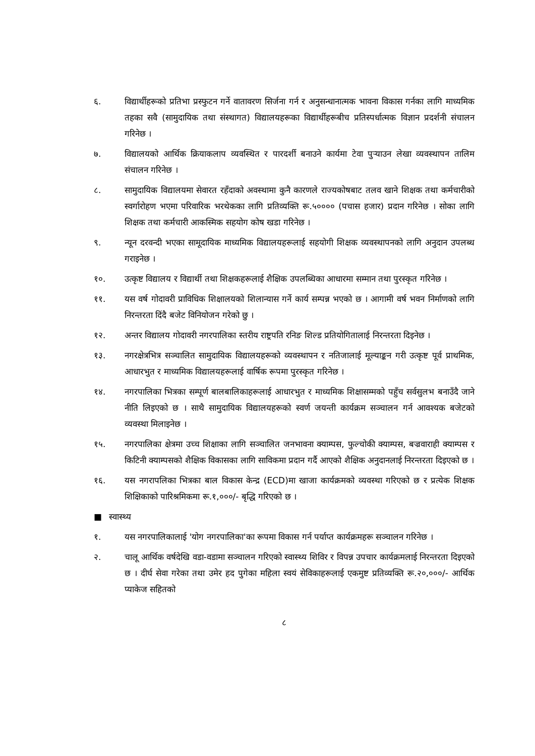६. विद्यार्थीहरूको प्रतिभा प्रस्फुटन गर्ने वातावरण सिर्जना गर्न र अनुसन्धानात्मक भावना विकास गर्नका लागि माध्यमिक तहका सवै (सामुदायिक तथा संस्थागत) विद्यालयहरूका विद्यार्थीहरूबीच प्रतिस्पर्धात्मक विज्ञान प्रदर्शनी संचालन गरिनेछ ।
७. विद्यालयको आर्थिक क्रियाकलाप व्यवस्थित र पारदर्शी बनाउने कार्यमा टेवा पुऱ्याउन लेखा व्यवस्थापन तालिम संचालन गरिनेछ ।
८. सामुदायिक विद्यालयमा सेवारत रहँदाको अवस्थामा कुनै कारणले राज्यकोषबाट तलव खाने शिक्षक तथा कर्मचारीको स्वर्गारोहण भएमा परिवारिक भरथेकका लागि प्रतिव्यक्ति रू.५०००० (पचास हजार) प्रदान गरिनेछ । सोका लागि शिक्षक तथा कर्मचारी आकस्मिक सहयोग कोष खडा गरिनेछ ।
९. न्यून दरवन्दी भएका सामूदायिक माध्यमिक विद्यालयहरूलाई सहयोगी शिक्षक व्यवस्थापनको लागि अनुदान उपलब्ध गराइनेछ ।
१०. उत्कृष्ट विद्यालय र विद्यार्थी तथा शिक्षकहरूलाई शैक्षिक उपलब्धिका आधारमा सम्मान तथा पुरस्कृत गरिनेछ ।
११. यस वर्ष गोदावरी प्राविधिक शिक्षालयको शिलान्यास गर्ने कार्य सम्पन्न भएको छ । आगामी वर्ष भवन निर्माणको लागि निरन्तरता दिंदै बजेट विनियोजन गरेको छु ।
१२. अन्तर विद्यालय गोदावरी नगरपालिका स्तरीय राष्ट्रपति रनिङ शिल्ड प्रतियोगितालाई निरन्तरता दिइनेछ ।
१३. नगरक्षेत्रभित्र सञ्चालित सामुदायिक विद्यालयहरूको व्यवस्थापन र नतिजालाई मूल्याङ्कन गरी उत्कृष्ट पूर्व प्राथमिक, आधारभुत र माध्यमिक विद्यालयहरूलाई वार्षिक रूपमा पुरस्कृत गरिनेछ ।
१४. नगरपालिका भित्रका सम्पूर्ण बालबालिकाहरूलाई आधारभुत र माध्यमिक शिक्षासम्मको पहुँच सर्वसुलभ बनाउँदै जाने नीति लिइएको छ । साथै सामुदायिक विद्यालयहरूको स्वर्ण जयन्ती कार्यक्रम सञ्चालन गर्न आवश्यक बजेटको व्यवस्था मिलाइनेछ ।
१५. नगरपालिका क्षेत्रमा उच्च शिक्षाका लागि सञ्चालित जनभावना क्याम्पस, फुल्चोकी क्याम्पस, बज्रवाराही क्याम्पस र किटिनी क्याम्पसको शैक्षिक विकासका लागि साविकमा प्रदान गर्दै आएको शैक्षिक अनुदानलाई निरन्तरता दिइएको छ ।
१६. यस नगरापलिका भित्रका बाल विकास केन्द्र (ECD)मा खाजा कार्यक्रमको व्यवस्था गरिएको छ र प्रत्येक शिक्षक शिक्षिकाको पारिश्रमिकमा रू.१,०००/- बृद्धि गरिएको छ ।
■ स्वास्थ्य
१. यस नगरपालिकालाई 'योग नगरपालिका'का रूपमा विकास गर्न पर्याप्त कार्यक्रमहरू सञ्चालन गरिनेछ ।
२. चालू आर्थिक वर्षदेखि वडा-वडामा सञ्चालन गरिएको स्वास्थ्य शिविर र विपन्न उपचार कार्यक्रमलाई निरन्तरता दिइएको छ । दीर्घ सेवा गरेका तथा उमेर हद पुगेका महिला स्वयं सेविकाहरूलाई एकमुष्ट प्रतिव्यक्ति रू.२०,०००/- आर्थिक प्याकेज सहितको
८